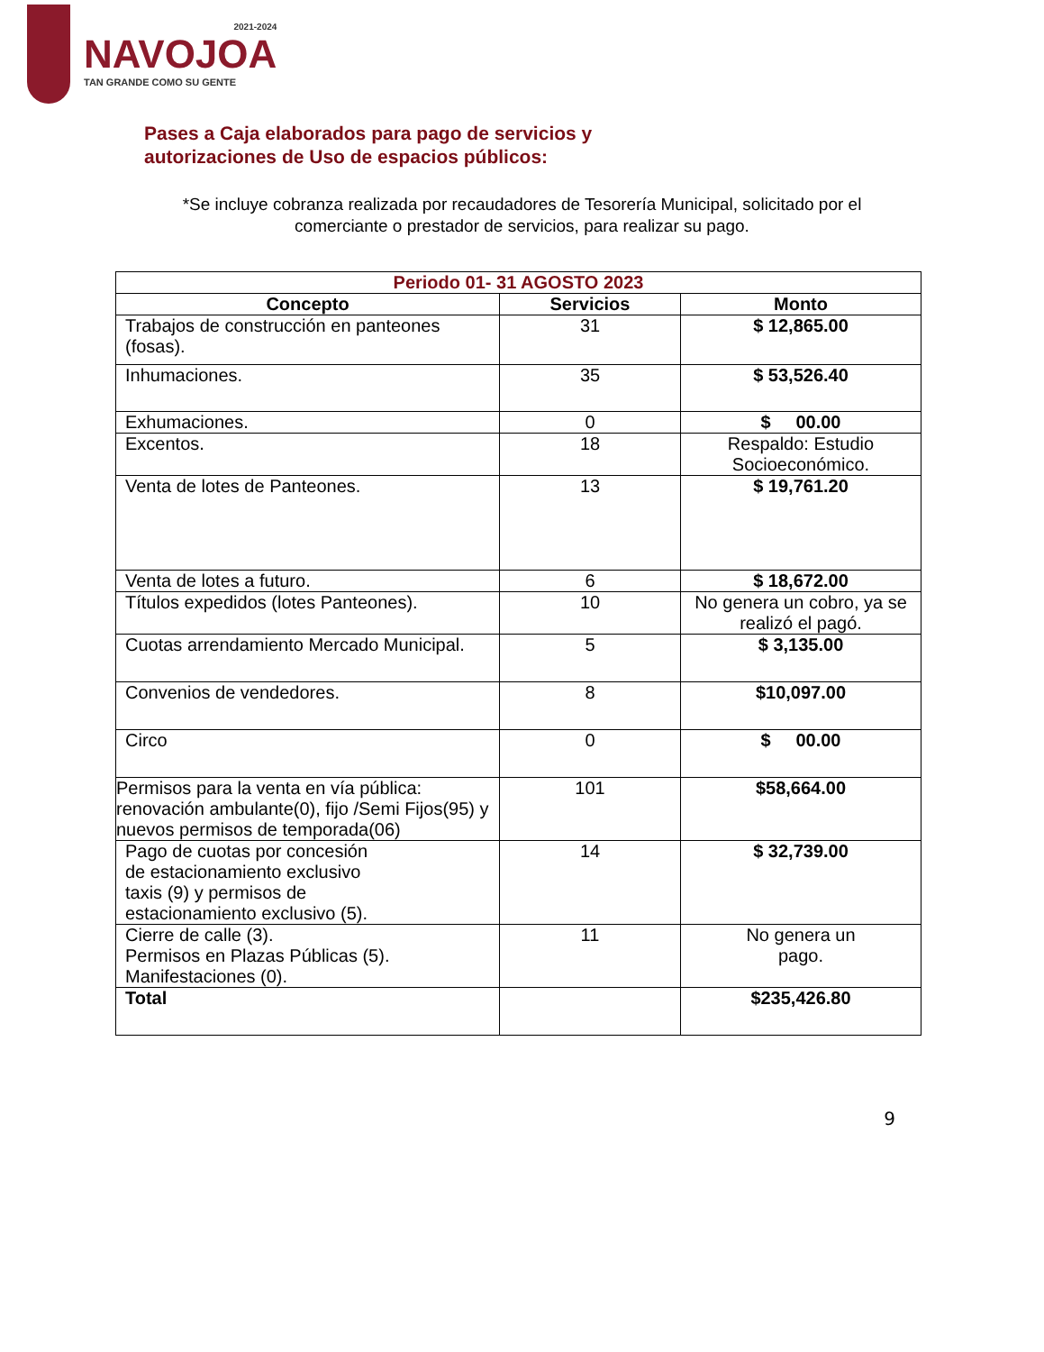2021-2024
NAVOJOA
TAN GRANDE COMO SU GENTE
Pases a Caja elaborados para pago de servicios y autorizaciones de Uso de espacios públicos:
*Se incluye cobranza realizada por recaudadores de Tesorería Municipal, solicitado por el comerciante o prestador de servicios, para realizar su pago.
| Periodo 01- 31 AGOSTO 2023 | | |
| --- | --- | --- |
| Concepto | Servicios | Monto |
| Trabajos de construcción en panteones (fosas). | 31 | $ 12,865.00 |
| Inhumaciones. | 35 | $ 53,526.40 |
| Exhumaciones. | 0 | $ 00.00 |
| Excentos. | 18 | Respaldo: Estudio Socioeconómico. |
| Venta de lotes de Panteones. | 13 | $ 19,761.20 |
| Venta de lotes a futuro. | 6 | $ 18,672.00 |
| Títulos expedidos (lotes Panteones). | 10 | No genera un cobro, ya se realizó el pagó. |
| Cuotas arrendamiento Mercado Municipal. | 5 | $ 3,135.00 |
| Convenios de vendedores. | 8 | $10,097.00 |
| Circo | 0 | $ 00.00 |
| Permisos para la venta en vía pública: renovación ambulante(0), fijo /Semi Fijos(95) y nuevos permisos de temporada(06) | 101 | $58,664.00 |
| Pago de cuotas por concesión de estacionamiento exclusivo taxis (9) y permisos de estacionamiento exclusivo (5). | 14 | $ 32,739.00 |
| Cierre de calle (3). Permisos en Plazas Públicas (5). Manifestaciones (0). | 11 | No genera un pago. |
| Total | | $235,426.80 |
9